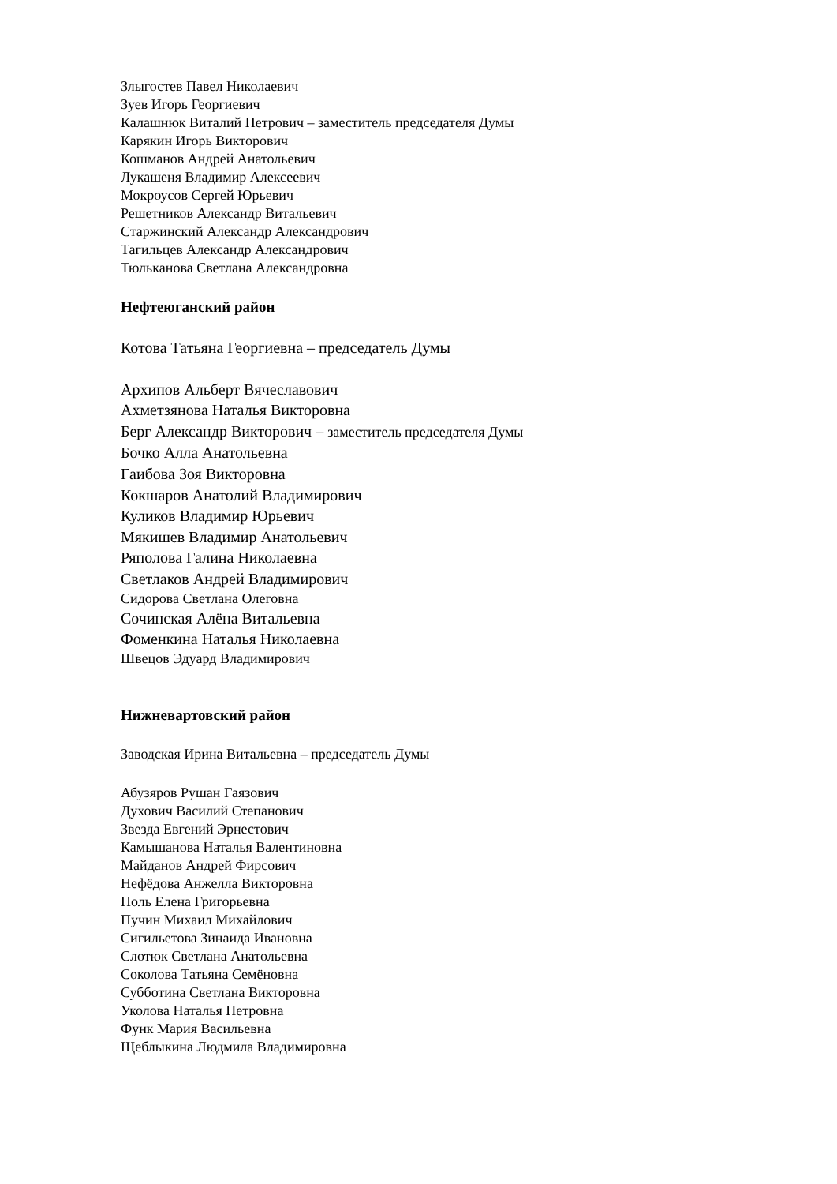Злыгостев Павел Николаевич
Зуев Игорь Георгиевич
Калашнюк Виталий Петрович – заместитель председателя Думы
Карякин Игорь Викторович
Кошманов Андрей Анатольевич
Лукашеня Владимир Алексеевич
Мокроусов Сергей Юрьевич
Решетников Александр Витальевич
Старжинский Александр Александрович
Тагильцев Александр Александрович
Тюльканова Светлана Александровна
Нефтеюганский район
Котова Татьяна Георгиевна – председатель Думы
Архипов Альберт Вячеславович
Ахметзянова Наталья Викторовна
Берг Александр Викторович – заместитель председателя Думы
Бочко Алла Анатольевна
Гаибова Зоя Викторовна
Кокшаров Анатолий Владимирович
Куликов Владимир Юрьевич
Мякишев Владимир Анатольевич
Ряполова Галина Николаевна
Светлаков Андрей Владимирович
Сидорова Светлана Олеговна
Сочинская Алёна Витальевна
Фоменкина Наталья Николаевна
Швецов Эдуард Владимирович
Нижневартовский район
Заводская Ирина Витальевна – председатель Думы
Абузяров Рушан Гаязович
Духович Василий Степанович
Звезда Евгений Эрнестович
Камышанова Наталья Валентиновна
Майданов Андрей Фирсович
Нефёдова Анжелла Викторовна
Поль Елена Григорьевна
Пучин Михаил Михайлович
Сигильетова Зинаида Ивановна
Слотюк Светлана Анатольевна
Соколова Татьяна Семёновна
Субботина Светлана Викторовна
Уколова Наталья Петровна
Функ Мария Васильевна
Щеблыкина Людмила Владимировна